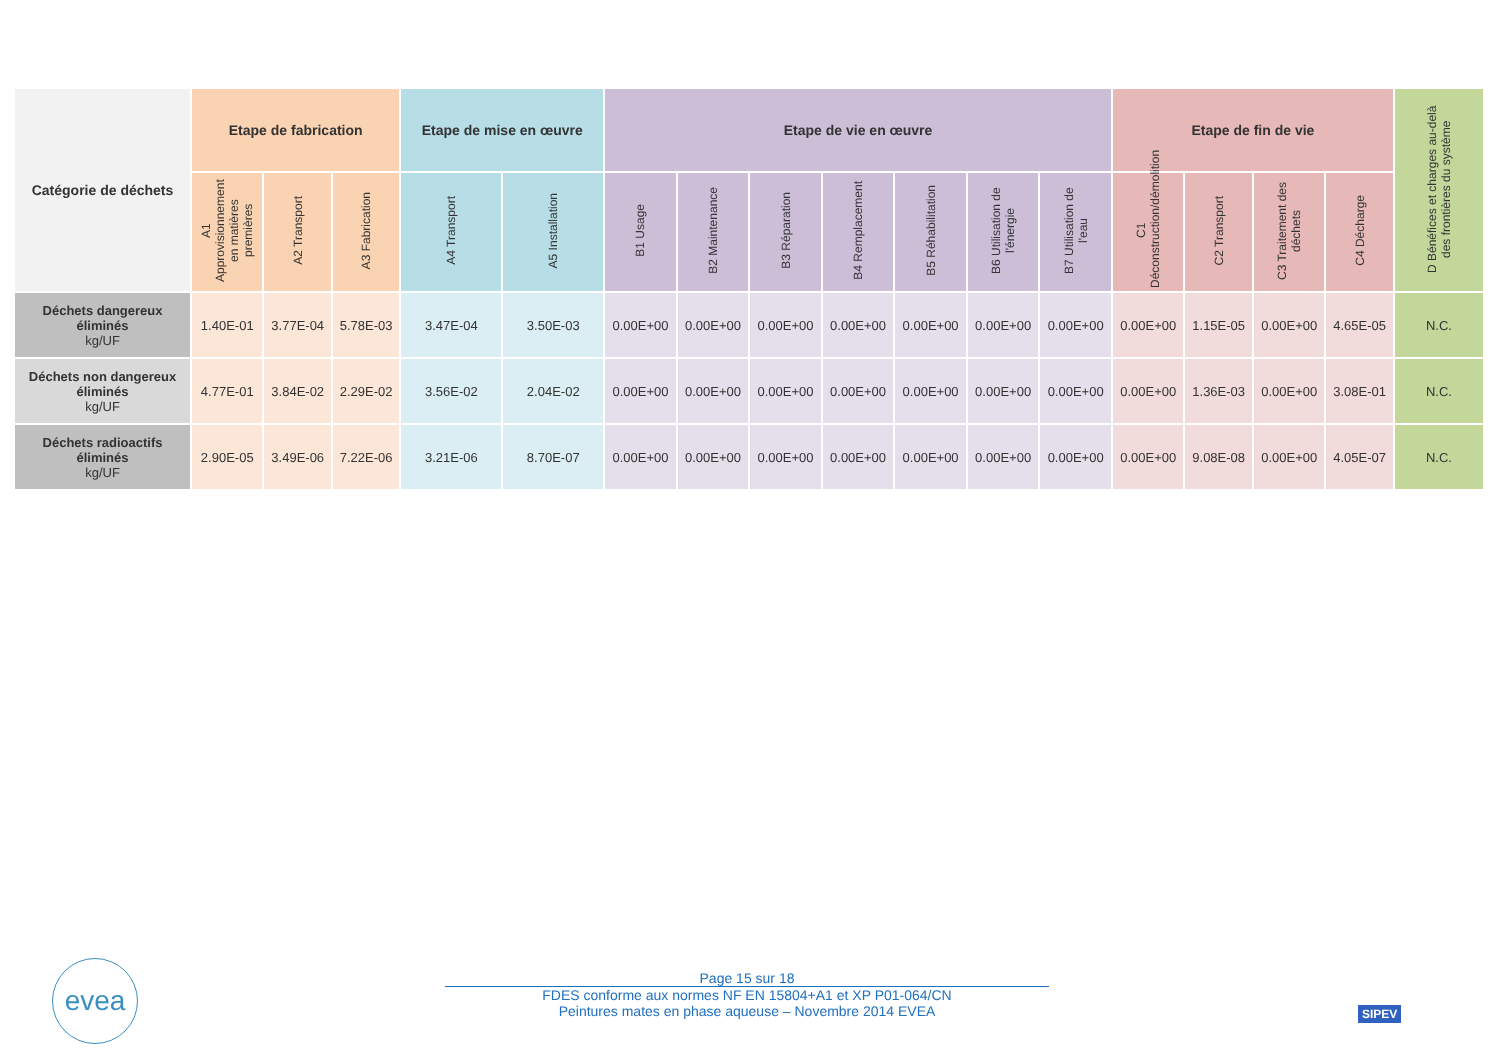| Catégorie de déchets | Etape de fabrication | | | Etape de mise en œuvre | | Etape de vie en œuvre | | | | | | | Etape de fin de vie | | | | D Bénéfices et charges au-delà des frontières du système |
| --- | --- | --- | --- | --- | --- | --- | --- | --- | --- | --- | --- | --- | --- | --- | --- | --- | --- |
| | A1 Approvisionnement en matières premières | A2 Transport | A3 Fabrication | A4 Transport | A5 Installation | B1 Usage | B2 Maintenance | B3 Réparation | B4 Remplacement | B5 Réhabilitation | B6 Utilisation de l'énergie | B7 Utilisation de l'eau | C1 Déconstruction/démolition | C2 Transport | C3 Traitement des déchets | C4 Décharge | |
| Déchets dangereux éliminés kg/UF | 1.40E-01 | 3.77E-04 | 5.78E-03 | 3.47E-04 | 3.50E-03 | 0.00E+00 | 0.00E+00 | 0.00E+00 | 0.00E+00 | 0.00E+00 | 0.00E+00 | 0.00E+00 | 0.00E+00 | 1.15E-05 | 0.00E+00 | 4.65E-05 | N.C. |
| Déchets non dangereux éliminés kg/UF | 4.77E-01 | 3.84E-02 | 2.29E-02 | 3.56E-02 | 2.04E-02 | 0.00E+00 | 0.00E+00 | 0.00E+00 | 0.00E+00 | 0.00E+00 | 0.00E+00 | 0.00E+00 | 0.00E+00 | 1.36E-03 | 0.00E+00 | 3.08E-01 | N.C. |
| Déchets radioactifs éliminés kg/UF | 2.90E-05 | 3.49E-06 | 7.22E-06 | 3.21E-06 | 8.70E-07 | 0.00E+00 | 0.00E+00 | 0.00E+00 | 0.00E+00 | 0.00E+00 | 0.00E+00 | 0.00E+00 | 0.00E+00 | 9.08E-08 | 0.00E+00 | 4.05E-07 | N.C. |
evea
Page 15 sur 18
FDES conforme aux normes NF EN 15804+A1 et XP P01-064/CN
Peintures mates en phase aqueuse – Novembre 2014 EVEA
SIPEV